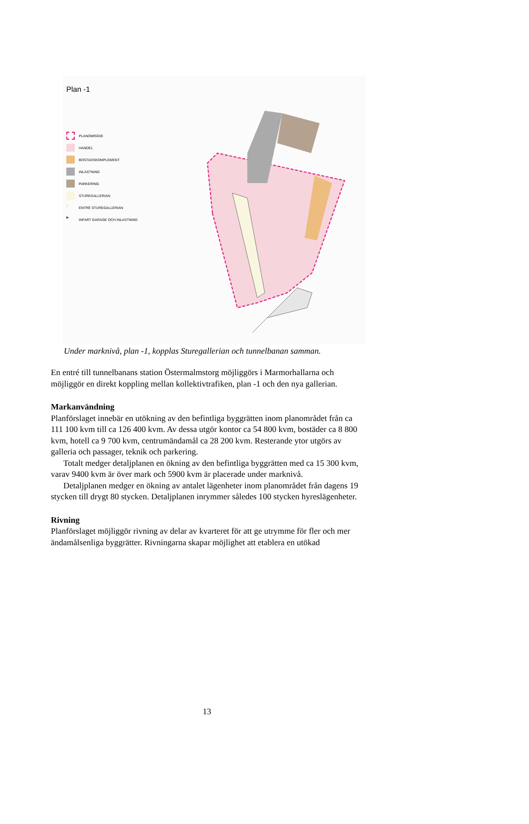Plan -1
PLANOMRÅDE
HANDEL
BOSTADSKOMPLEMENT
INLASTNING
PARKERING
STUREGALLERIAN
▷ ENTRÉ STUREGALLERIAN
▶ INFART GARAGE OCH INLASTNING
Under marknivå, plan -1, kopplas Sturegallerian och tunnelbanan samman.
En entré till tunnelbanans station Östermalmstorg möjliggörs i Marmorhallarna och möjliggör en direkt koppling mellan kollektivtrafiken, plan -1 och den nya gallerian.
Markanvändning
Planförslaget innebär en utökning av den befintliga byggrätten inom planområdet från ca 111 100 kvm till ca 126 400 kvm. Av dessa utgör kontor ca 54 800 kvm, bostäder ca 8 800 kvm, hotell ca 9 700 kvm, centrumändamål ca 28 200 kvm. Resterande ytor utgörs av galleria och passager, teknik och parkering.
Totalt medger detaljplanen en ökning av den befintliga byggrätten med ca 15 300 kvm, varav 9400 kvm är över mark och 5900 kvm är placerade under marknivå.
Detaljplanen medger en ökning av antalet lägenheter inom planområdet från dagens 19 stycken till drygt 80 stycken. Detaljplanen inrymmer således 100 stycken hyreslägenheter.
Rivning
Planförslaget möjliggör rivning av delar av kvarteret för att ge utrymme för fler och mer ändamålsenliga byggrätter. Rivningarna skapar möjlighet att etablera en utökad
13